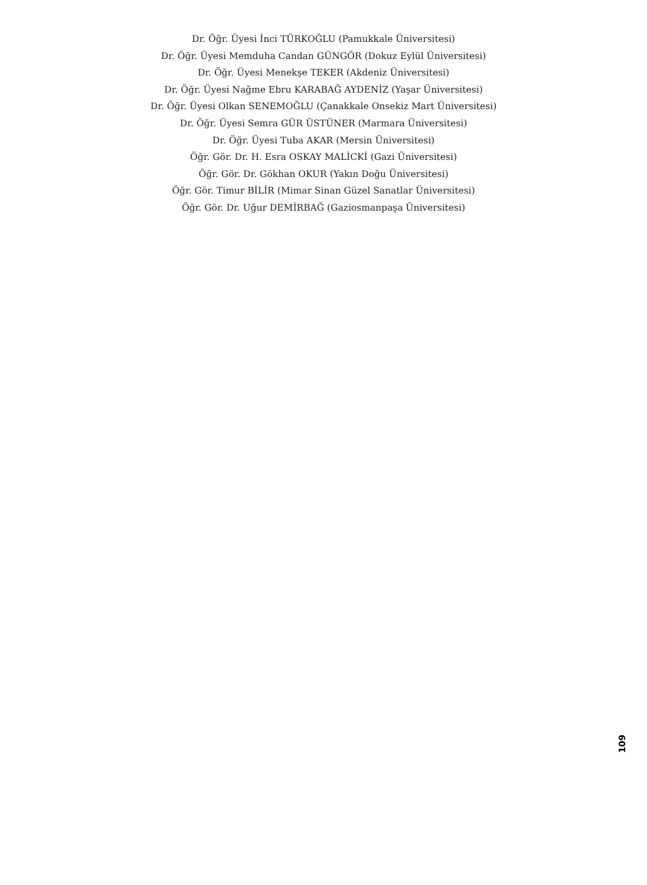Dr. Öğr. Üyesi İnci TÜRKOĞLU (Pamukkale Üniversitesi)
Dr. Öğr. Üyesi Memduha Candan GÜNGÖR (Dokuz Eylül Üniversitesi)
Dr. Öğr. Üyesi Menekşe TEKER (Akdeniz Üniversitesi)
Dr. Öğr. Üyesi Nağme Ebru KARABAĞ AYDENİZ (Yaşar Üniversitesi)
Dr. Öğr. Üyesi Olkan SENEMOĞLU (Çanakkale Onsekiz Mart Üniversitesi)
Dr. Öğr. Üyesi Semra GÜR ÜSTÜNER (Marmara Üniversitesi)
Dr. Öğr. Üyesi Tuba AKAR (Mersin Üniversitesi)
Öğr. Gör. Dr. H. Esra OSKAY MALİCKİ (Gazi Üniversitesi)
Öğr. Gör. Dr. Gökhan OKUR (Yakın Doğu Üniversitesi)
Öğr. Gör. Timur BİLİR (Mimar Sinan Güzel Sanatlar Üniversitesi)
Öğr. Gör. Dr. Uğur DEMİRBAĞ (Gaziosmanpaşa Üniversitesi)
109